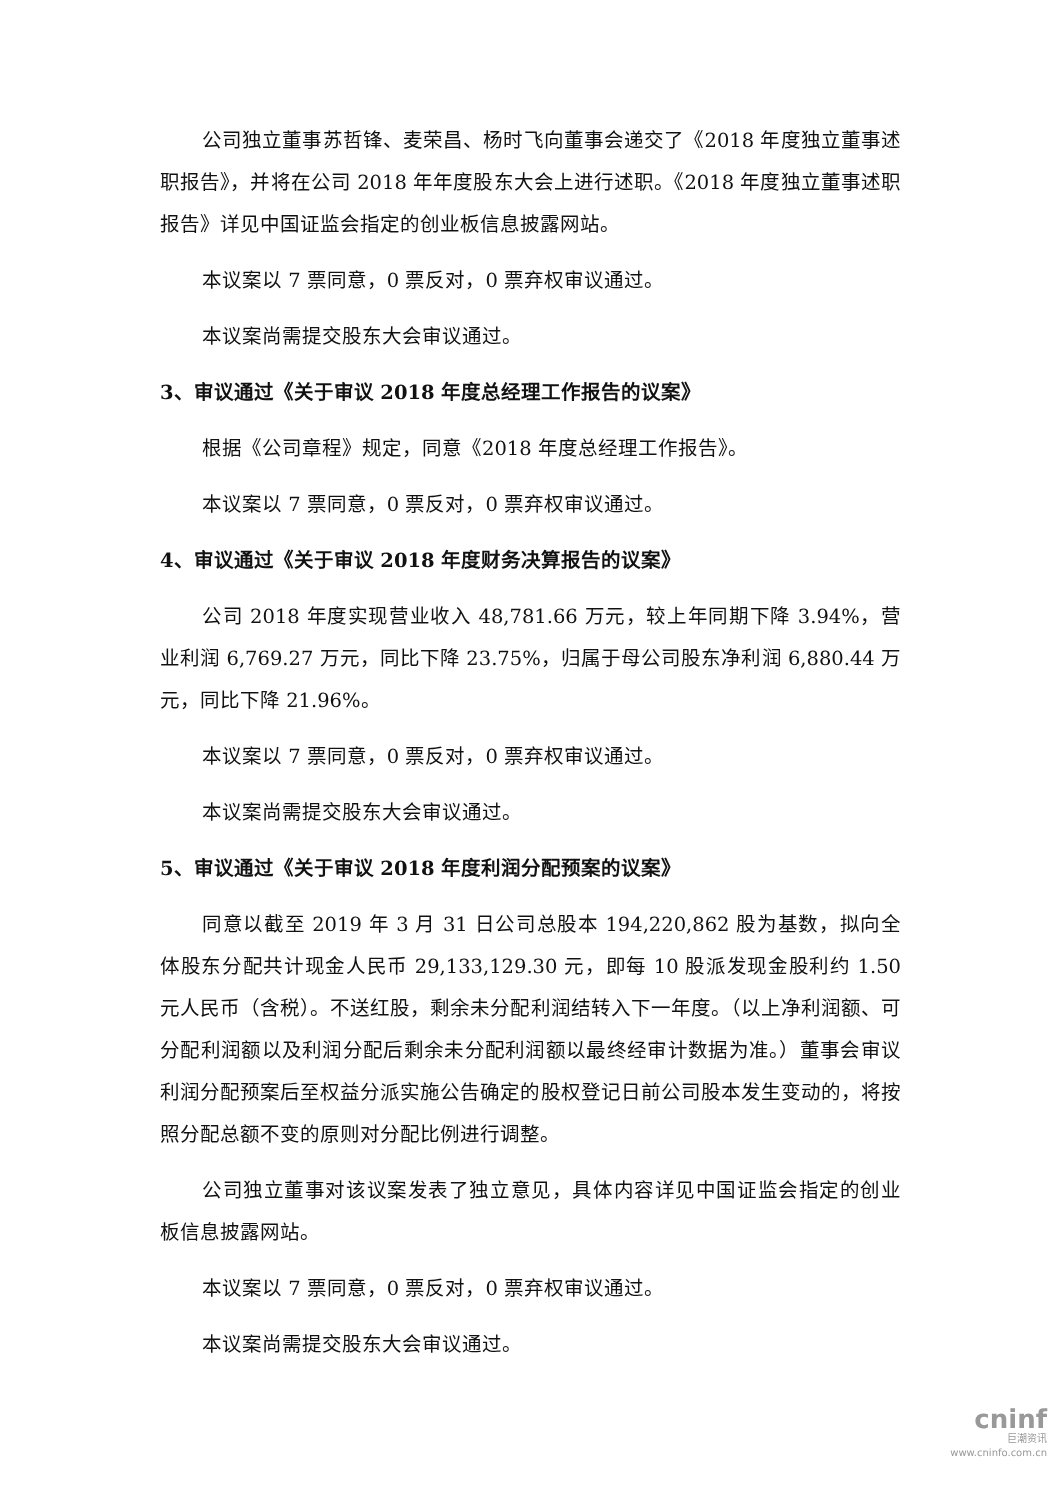公司独立董事苏哲锋、麦荣昌、杨时飞向董事会递交了《2018 年度独立董事述职报告》，并将在公司 2018 年年度股东大会上进行述职。《2018 年度独立董事述职报告》详见中国证监会指定的创业板信息披露网站。
本议案以 7 票同意，0 票反对，0 票弃权审议通过。
本议案尚需提交股东大会审议通过。
3、审议通过《关于审议 2018 年度总经理工作报告的议案》
根据《公司章程》规定，同意《2018 年度总经理工作报告》。
本议案以 7 票同意，0 票反对，0 票弃权审议通过。
4、审议通过《关于审议 2018 年度财务决算报告的议案》
公司 2018 年度实现营业收入 48,781.66 万元，较上年同期下降 3.94%，营业利润 6,769.27 万元，同比下降 23.75%，归属于母公司股东净利润 6,880.44 万元，同比下降 21.96%。
本议案以 7 票同意，0 票反对，0 票弃权审议通过。
本议案尚需提交股东大会审议通过。
5、审议通过《关于审议 2018 年度利润分配预案的议案》
同意以截至 2019 年 3 月 31 日公司总股本 194,220,862 股为基数，拟向全体股东分配共计现金人民币 29,133,129.30 元，即每 10 股派发现金股利约 1.50 元人民币（含税）。不送红股，剩余未分配利润结转入下一年度。（以上净利润额、可分配利润额以及利润分配后剩余未分配利润额以最终经审计数据为准。）董事会审议利润分配预案后至权益分派实施公告确定的股权登记日前公司股本发生变动的，将按照分配总额不变的原则对分配比例进行调整。
公司独立董事对该议案发表了独立意见，具体内容详见中国证监会指定的创业板信息披露网站。
本议案以 7 票同意，0 票反对，0 票弃权审议通过。
本议案尚需提交股东大会审议通过。
cninf
巨潮资讯
www.cninfo.com.cn